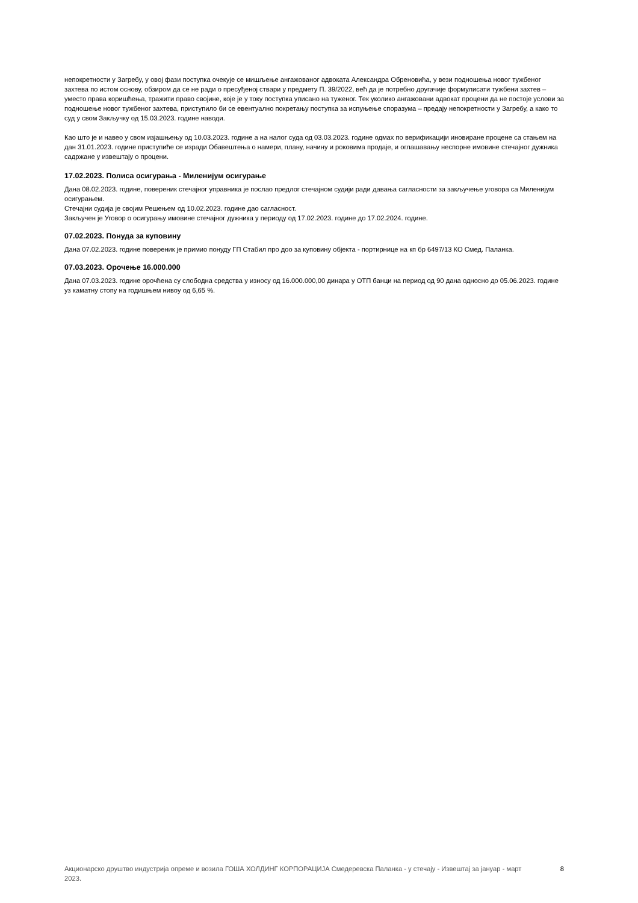непокретности у Загребу, у овој фази поступка очекује се мишљење ангажованог адвоката Александра Обреновића, у вези подношења новог тужбеног захтева по истом основу, обзиром да се не ради о пресуђеној ствари у предмету П. 39/2022, већ да је потребно другачије формулисати тужбени захтев – уместо права коришћења, тражити право својине, које је у току поступка уписано на туженог. Тек уколико ангажовани адвокат процени да не постоје услови за подношење новог тужбеног захтева, приступило би се евентуално покретању поступка за испуњење споразума – предају непокретности у Загребу, а како то суд у свом Закључку од 15.03.2023. године наводи.
Као што је и навео у свом изјашњењу од 10.03.2023. године а на налог суда од 03.03.2023. године одмах по верификацији иновиране процене са стањем на дан 31.01.2023. године приступиће се изради Обавештења о намери, плану, начину и роковима продаје, и оглашавању неспорне имовине стечајног дужника садржане у извештају о процени.
17.02.2023. Полиса осигурања - Миленијум осигурање
Дана 08.02.2023. године, повереник стечајног управника је послао предлог стечајном судији ради давања сагласности за закључење уговора са Миленијум осигурањем.
Стечајни судија је својим Решењем од 10.02.2023. године дао сагласност.
Закључен је Уговор о осигурању имовине стечајног дужника у периоду од 17.02.2023. године до 17.02.2024. године.
07.02.2023. Понуда за куповину
Дана 07.02.2023. године повереник је примио понуду ГП Стабил про доо за куповину објекта - портирнице на кп бр 6497/13 КО Смед. Паланка.
07.03.2023. Орочење 16.000.000
Дана 07.03.2023. године орочћена су слободна средства у износу од 16.000.000,00 динара у ОТП банци на период од 90 дана односно до 05.06.2023. године уз каматну стопу на годишњем нивоу од 6,65 %.
Акционарско друштво индустрија опреме и возила ГОША ХОЛДИНГ КОРПОРАЦИЈА Смедеревска Паланка - у стечају - Извештај за јануар - март 2023.
8